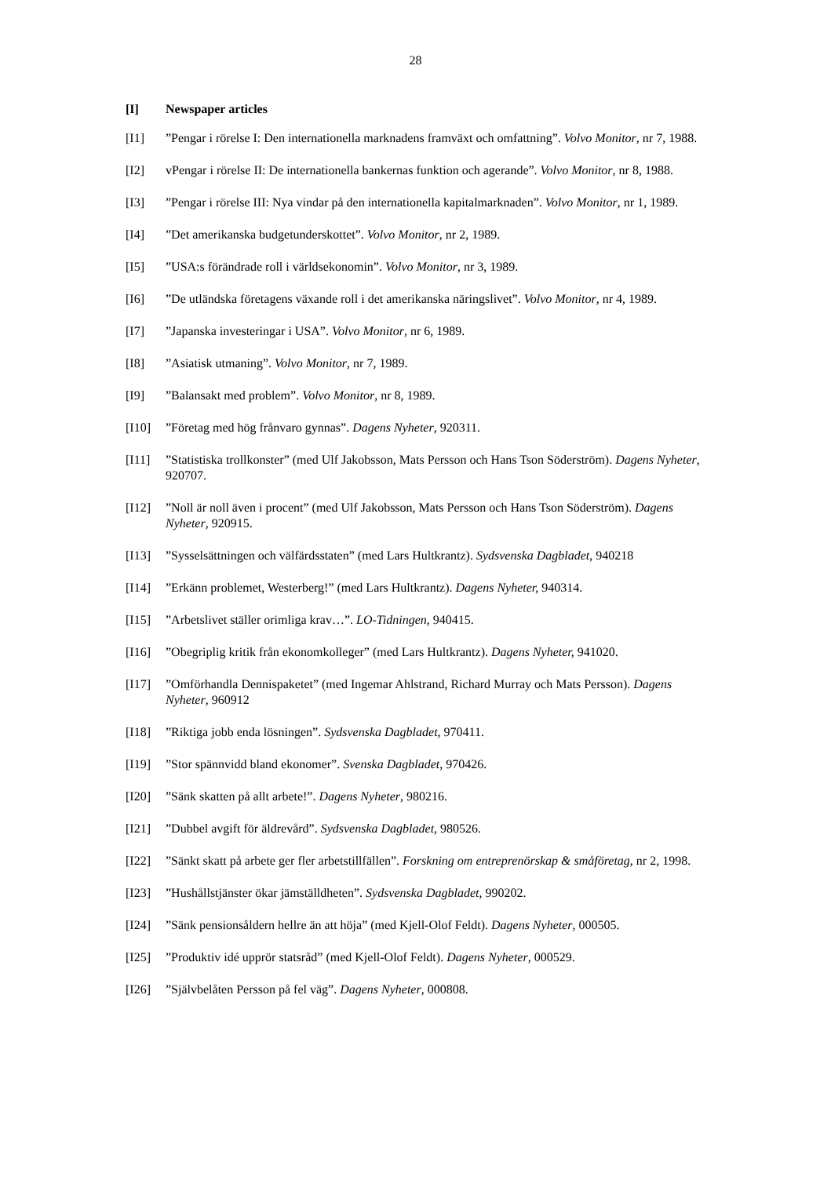28
[I] Newspaper articles
[I1]”Pengar i rörelse I: Den internationella marknadens framväxt och omfattning”. Volvo Monitor, nr 7, 1988.
[I2] vPengar i rörelse II: De internationella bankernas funktion och agerande”. Volvo Monitor, nr 8, 1988.
[I3]”Pengar i rörelse III: Nya vindar på den internationella kapitalmarknaden”. Volvo Monitor, nr 1, 1989.
[I4]”Det amerikanska budgetunderskottet”. Volvo Monitor, nr 2, 1989.
[I5]”USA:s förändrade roll i världsekonomin”. Volvo Monitor, nr 3, 1989.
[I6]”De utländska företagens växande roll i det amerikanska näringslivet”. Volvo Monitor, nr 4, 1989.
[I7]”Japanska investeringar i USA”. Volvo Monitor, nr 6, 1989.
[I8]”Asiatisk utmaning”. Volvo Monitor, nr 7, 1989.
[I9]”Balansakt med problem”. Volvo Monitor, nr 8, 1989.
[I10]”Företag med hög frånvaro gynnas”. Dagens Nyheter, 920311.
[I11]”Statistiska trollkonster” (med Ulf Jakobsson, Mats Persson och Hans Tson Söderström). Dagens Nyheter, 920707.
[I12]”Noll är noll även i procent” (med Ulf Jakobsson, Mats Persson och Hans Tson Söderström). Dagens Nyheter, 920915.
[I13]”Sysselsättningen och välfärdsstaten” (med Lars Hultkrantz). Sydsvenska Dagbladet, 940218
[I14]”Erkänn problemet, Westerberg!” (med Lars Hultkrantz). Dagens Nyheter, 940314.
[I15]”Arbetslivet ställer orimliga krav…”. LO-Tidningen, 940415.
[I16]”Obegriplig kritik från ekonomkolleger” (med Lars Hultkrantz). Dagens Nyheter, 941020.
[I17]”Omförhandla Dennispaketet” (med Ingemar Ahlstrand, Richard Murray och Mats Persson). Dagens Nyheter, 960912
[I18]”Riktiga jobb enda lösningen”. Sydsvenska Dagbladet, 970411.
[I19]”Stor spännvidd bland ekonomer”. Svenska Dagbladet, 970426.
[I20]”Sänk skatten på allt arbete!”. Dagens Nyheter, 980216.
[I21]”Dubbel avgift för äldrevård”. Sydsvenska Dagbladet, 980526.
[I22]”Sänkt skatt på arbete ger fler arbetstillfällen”. Forskning om entreprenörskap & småföretag, nr 2, 1998.
[I23]”Hushållstjänster ökar jämställdheten”. Sydsvenska Dagbladet, 990202.
[I24]”Sänk pensionsåldern hellre än att höja” (med Kjell-Olof Feldt). Dagens Nyheter, 000505.
[I25]”Produktiv idé upprör statsråd” (med Kjell-Olof Feldt). Dagens Nyheter, 000529.
[I26]”Självbelåten Persson på fel väg”. Dagens Nyheter, 000808.